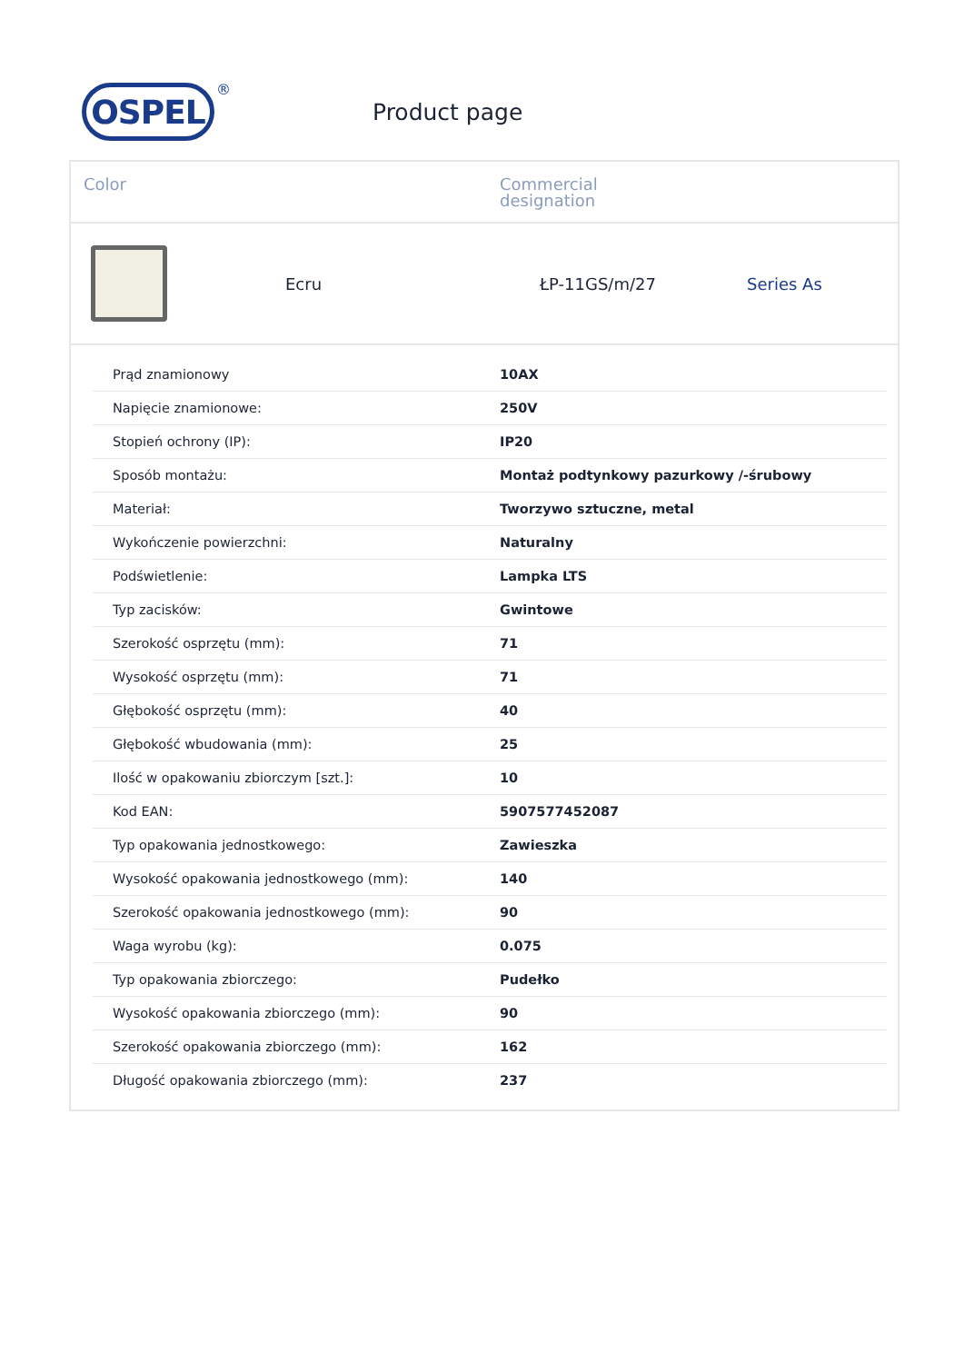OSPEL
®
Product page
Color Commercial
designation
Ecru ŁP-11GS/m/27 Series As
| Prąd znamionowy | 10AX |
| Napięcie znamionowe: | 250V |
| Stopień ochrony (IP): | IP20 |
| Sposób montażu: | Montaż podtynkowy pazurkowy /-śrubowy |
| Materiał: | Tworzywo sztuczne, metal |
| Wykończenie powierzchni: | Naturalny |
| Podświetlenie: | Lampka LTS |
| Typ zacisków: | Gwintowe |
| Szerokość osprzętu (mm): | 71 |
| Wysokość osprzętu (mm): | 71 |
| Głębokość osprzętu (mm): | 40 |
| Głębokość wbudowania (mm): | 25 |
| Ilość w opakowaniu zbiorczym [szt.]: | 10 |
| Kod EAN: | 5907577452087 |
| Typ opakowania jednostkowego: | Zawieszka |
| Wysokość opakowania jednostkowego (mm): | 140 |
| Szerokość opakowania jednostkowego (mm): | 90 |
| Waga wyrobu (kg): | 0.075 |
| Typ opakowania zbiorczego: | Pudełko |
| Wysokość opakowania zbiorczego (mm): | 90 |
| Szerokość opakowania zbiorczego (mm): | 162 |
| Długość opakowania zbiorczego (mm): | 237 |